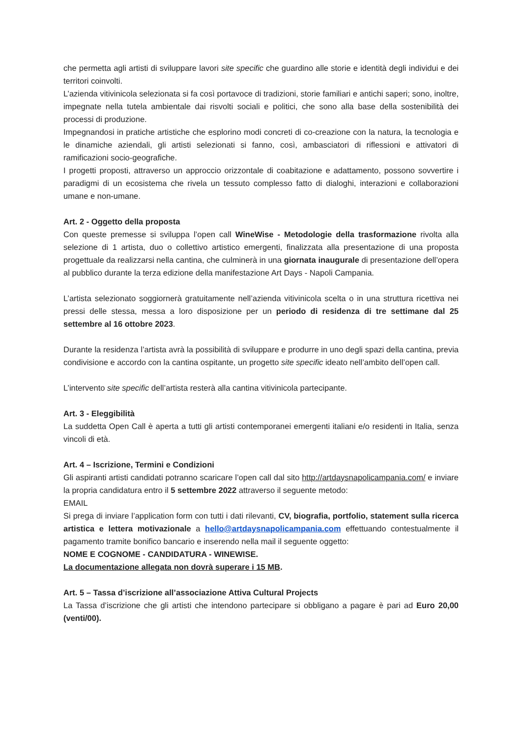che permetta agli artisti di sviluppare lavori site specific che guardino alle storie e identità degli individui e dei territori coinvolti.
L’azienda vitivinicola selezionata si fa così portavoce di tradizioni, storie familiari e antichi saperi; sono, inoltre, impegnate nella tutela ambientale dai risvolti sociali e politici, che sono alla base della sostenibilità dei processi di produzione.
Impegnandosi in pratiche artistiche che esplorino modi concreti di co-creazione con la natura, la tecnologia e le dinamiche aziendali, gli artisti selezionati si fanno, così, ambasciatori di riflessioni e attivatori di ramificazioni socio-geografiche.
I progetti proposti, attraverso un approccio orizzontale di coabitazione e adattamento, possono sovvertire i paradigmi di un ecosistema che rivela un tessuto complesso fatto di dialoghi, interazioni e collaborazioni umane e non-umane.
Art. 2 - Oggetto della proposta
Con queste premesse si sviluppa l’open call WineWise - Metodologie della trasformazione rivolta alla selezione di 1 artista, duo o collettivo artistico emergenti, finalizzata alla presentazione di una proposta progettuale da realizzarsi nella cantina, che culminerà in una giornata inaugurale di presentazione dell’opera al pubblico durante la terza edizione della manifestazione Art Days - Napoli Campania.
L’artista selezionato soggiornerà gratuitamente nell’azienda vitivinicola scelta o in una struttura ricettiva nei pressi delle stessa, messa a loro disposizione per un periodo di residenza di tre settimane dal 25 settembre al 16 ottobre 2023.
Durante la residenza l’artista avrà la possibilità di sviluppare e produrre in uno degli spazi della cantina, previa condivisione e accordo con la cantina ospitante, un progetto site specific ideato nell’ambito dell’open call.
L’intervento site specific dell’artista resterà alla cantina vitivinicola partecipante.
Art. 3 - Eleggibilità
La suddetta Open Call è aperta a tutti gli artisti contemporanei emergenti italiani e/o residenti in Italia, senza vincoli di età.
Art. 4 – Iscrizione, Termini e Condizioni
Gli aspiranti artisti candidati potranno scaricare l’open call dal sito http://artdaysnapolicampania.com/ e inviare la propria candidatura entro il 5 settembre 2022 attraverso il seguente metodo:
EMAIL
Si prega di inviare l’application form con tutti i dati rilevanti, CV, biografia, portfolio, statement sulla ricerca artistica e lettera motivazionale a hello@artdaysnapolicampania.com effettuando contestualmente il pagamento tramite bonifico bancario e inserendo nella mail il seguente oggetto:
NOME E COGNOME - CANDIDATURA - WINEWISE.
La documentazione allegata non dovrà superare i 15 MB.
Art. 5 – Tassa d’iscrizione all’associazione Attiva Cultural Projects
La Tassa d’iscrizione che gli artisti che intendono partecipare si obbligano a pagare è pari ad Euro 20,00 (venti/00).